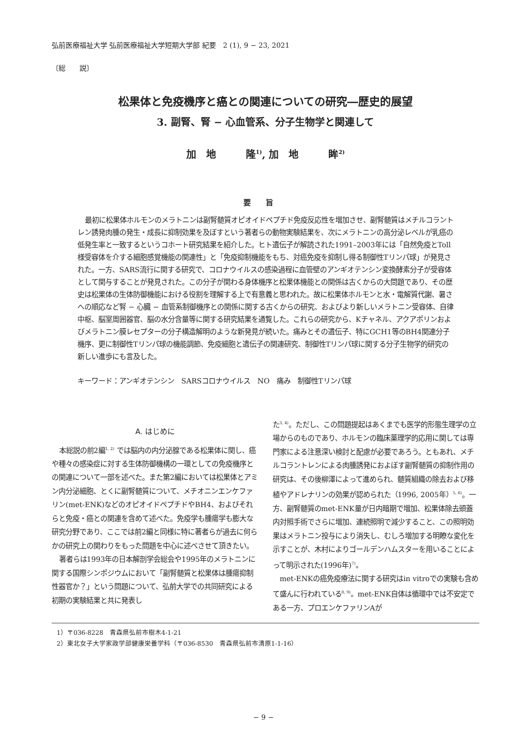弘前医療福祉大学 弘前医療福祉大学短期大学部 紀要　2 (1), 9 − 23, 2021
〔総　　説〕
松果体と免疫機序と癌との関連についての研究―歴史的展望
3. 副腎、腎 − 心血管系、分子生物学と関連して
加　地　　　隆<sup>1)</sup>, 加　地　　　眸<sup>2)</sup>
要旨
最初に松果体ホルモンのメラトニンは副腎髄質オピオイドペプチド免疫反応性を増加させ、副腎髄質はメチルコラントレン誘発肉腫の発生・成長に抑制効果を及ぼすという著者らの動物実験結果を、次にメラトニンの高分泌レベルが乳癌の低発生率と一致するというコホート研究結果を紹介した。ヒト遺伝子が解読された1991–2003年には「自然免疫とToll様受容体を介する細胞感覚機能の関連性」と「免疫抑制機能をもち、対癌免疫を抑制し得る制御性Tリンパ球」が発見された。一方、SARS流行に関する研究で、コロナウイルスの感染過程に血管壁のアンギオテンシン変換酵素分子が受容体として関与することが発見された。この分子が関わる身体機序と松果体機能との関係は古くからの大問題であり、その歴史は松果体の生体防御機能における役割を理解する上で有意義と思われた。故に松果体ホルモンと水・電解質代謝、暑さへの順応など腎 − 心臓 − 血管系制御機序との関係に関する古くからの研究、およびより新しいメラトニン受容体、自律中枢、脳室周囲器官、脳の水分含量等に関する研究結果を通覧した。これらの研究から、Kチャネル、アクアポリンおよびメラトニン膜レセプターの分子構造解明のような新発見が続いた。痛みとその遺伝子、特にGCH1等のBH4関連分子機序、更に制御性Tリンパ球の機能調節、免疫細胞と遺伝子の関連研究、制御性Tリンパ球に関する分子生物学的研究の新しい進歩にも言及した。
キーワード：アンギオテンシン　SARSコロナウイルス　NO　痛み　制御性Tリンパ球
A. はじめに
本総説の前2編<sup>1, 2)</sup> では脳内の内分泌腺である松果体に関し、癌や種々の感染症に対する生体防御機構の一環としての免疫機序との関連について一部を述べた。また第2編においては松果体とアミン内分泌細胞、とくに副腎髄質について、メチオニンエンケファリン(met-ENK)などのオピオイドペプチドやBH4、およびそれらと免疫・癌との関連を含めて述べた。免疫学も腫瘍学も膨大な研究分野であり、ここでは前2編と同様に特に著者らが過去に何らかの研究上の関わりをもった問題を中心に述べさせて頂きたい。
著者らは1993年の日本解剖学会総会や1995年のメラトニンに関する国際シンポジウムにおいて「副腎髄質と松果体は腫瘍抑制性器官か？」という問題について、弘前大学での共同研究による初期の実験結果と共に発表し
た<sup>3, 4)</sup>。ただし、この問題提起はあくまでも医学的形態生理学の立場からのものであり、ホルモンの臨床薬理学的応用に関しては専門家による注意深い検討と配慮が必要であろう。ともあれ、メチルコラントレンによる肉腫誘発におよぼす副腎髄質の抑制作用の研究は、その後柳澤によって進められ、髄質組織の除去および移植やアドレナリンの効果が認められた（1996, 2005年）<sup>5, 6)</sup>。一方、副腎髄質のmet-ENK量が日内暗期で増加、松果体除去頭蓋内対照手術でさらに増加、連続照明で減少すること、この照明効果はメラトニン投与により消失し、むしろ増加する明瞭な変化を示すことが、木村によりゴールデンハムスターを用いることによって明示された(1996年)<sup>7)</sup>。
met-ENKの癌免疫療法に関する研究はin vitroでの実験も含めて盛んに行われている<sup>8, 9)</sup>。met-ENK自体は循環中では不安定である一方、プロエンケファリンAが
1）〒036-8228　青森県弘前市樹木4-1-21
2）東北女子大学家政学部健康栄養学科（〒036-8530　青森県弘前市清原1-1-16）
− 9 −